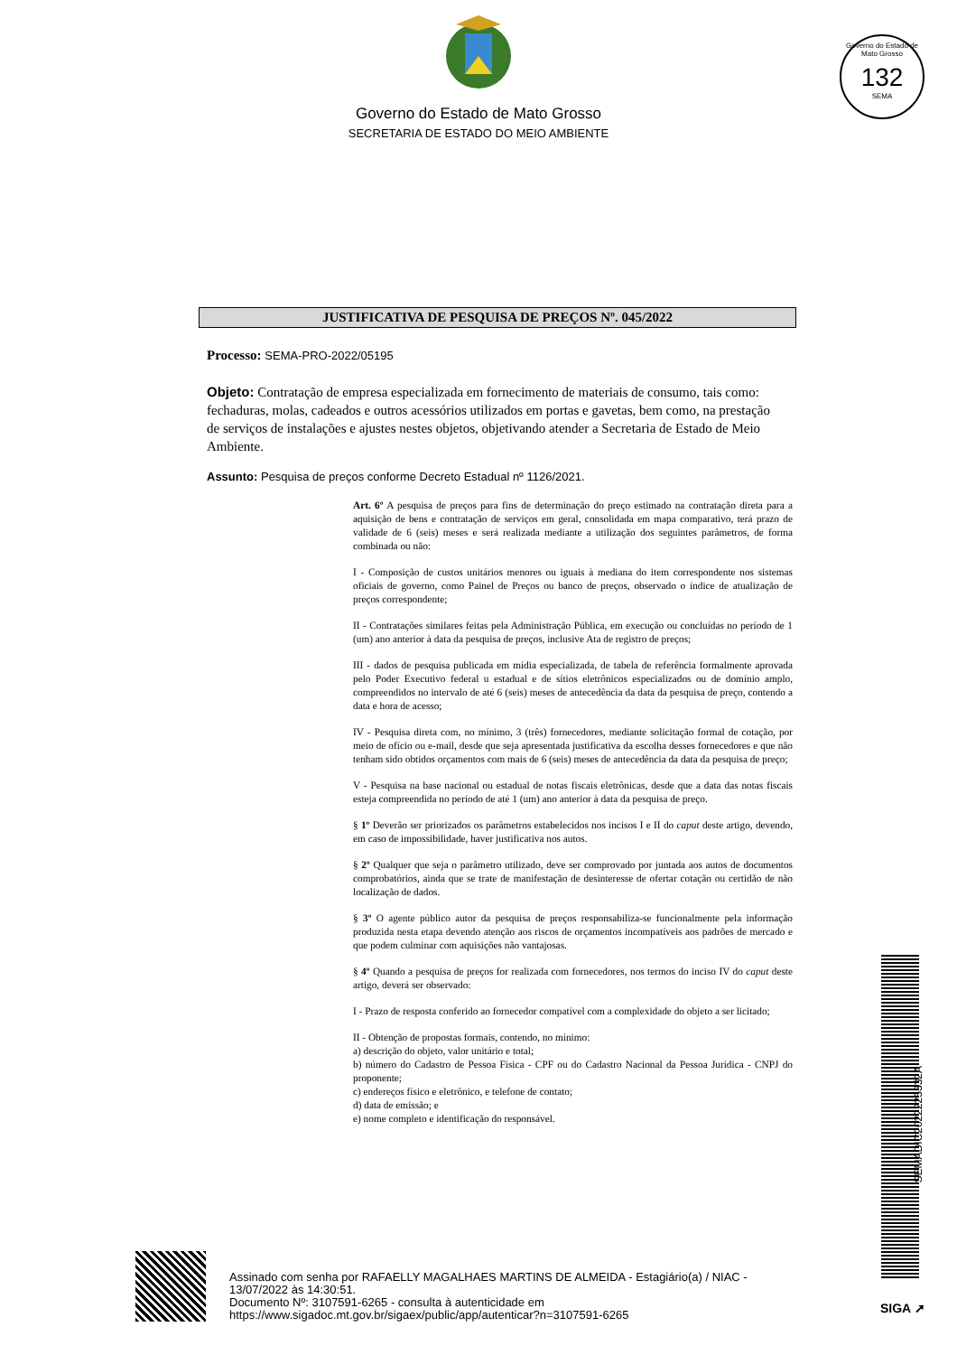Governo do Estado de Mato Grosso
SECRETARIA DE ESTADO DO MEIO AMBIENTE
Governo do Estado de Mato Grosso
132
SEMA
JUSTIFICATIVA DE PESQUISA DE PREÇOS Nº. 045/2022
Processo: SEMA-PRO-2022/05195
Objeto: Contratação de empresa especializada em fornecimento de materiais de consumo, tais como: fechaduras, molas, cadeados e outros acessórios utilizados em portas e gavetas, bem como, na prestação de serviços de instalações e ajustes nestes objetos, objetivando atender a Secretaria de Estado de Meio Ambiente.
Assunto: Pesquisa de preços conforme Decreto Estadual nº 1126/2021.
Art. 6º A pesquisa de preços para fins de determinação do preço estimado na contratação direta para a aquisição de bens e contratação de serviços em geral, consolidada em mapa comparativo, terá prazo de validade de 6 (seis) meses e será realizada mediante a utilização dos seguintes parâmetros, de forma combinada ou não:
I - Composição de custos unitários menores ou iguais à mediana do item correspondente nos sistemas oficiais de governo, como Painel de Preços ou banco de preços, observado o índice de atualização de preços correspondente;
II - Contratações similares feitas pela Administração Pública, em execução ou concluídas no período de 1 (um) ano anterior à data da pesquisa de preços, inclusive Ata de registro de preços;
III - dados de pesquisa publicada em mídia especializada, de tabela de referência formalmente aprovada pelo Poder Executivo federal u estadual e de sítios eletrônicos especializados ou de domínio amplo, compreendidos no intervalo de até 6 (seis) meses de antecedência da data da pesquisa de preço, contendo a data e hora de acesso;
IV - Pesquisa direta com, no mínimo, 3 (três) fornecedores, mediante solicitação formal de cotação, por meio de ofício ou e-mail, desde que seja apresentada justificativa da escolha desses fornecedores e que não tenham sido obtidos orçamentos com mais de 6 (seis) meses de antecedência da data da pesquisa de preço;
V - Pesquisa na base nacional ou estadual de notas fiscais eletrônicas, desde que a data das notas fiscais esteja compreendida no período de até 1 (um) ano anterior à data da pesquisa de preço.
§ 1º Deverão ser priorizados os parâmetros estabelecidos nos incisos I e II do caput deste artigo, devendo, em caso de impossibilidade, haver justificativa nos autos.
§ 2º Qualquer que seja o parâmetro utilizado, deve ser comprovado por juntada aos autos de documentos comprobatórios, ainda que se trate de manifestação de desinteresse de ofertar cotação ou certidão de não localização de dados.
§ 3º O agente público autor da pesquisa de preços responsabiliza-se funcionalmente pela informação produzida nesta etapa devendo atenção aos riscos de orçamentos incompatíveis aos padrões de mercado e que podem culminar com aquisições não vantajosas.
§ 4º Quando a pesquisa de preços for realizada com fornecedores, nos termos do inciso IV do caput deste artigo, deverá ser observado:
I - Prazo de resposta conferido ao fornecedor compatível com a complexidade do objeto a ser licitado;
II - Obtenção de propostas formais, contendo, no mínimo:
a) descrição do objeto, valor unitário e total;
b) número do Cadastro de Pessoa Física - CPF ou do Cadastro Nacional da Pessoa Jurídica - CNPJ do proponente;
c) endereços físico e eletrônico, e telefone de contato;
d) data de emissão; e
e) nome completo e identificação do responsável.
SEMADIC2022225332A
Assinado com senha por RAFAELLY MAGALHAES MARTINS DE ALMEIDA - Estagiário(a) / NIAC -
13/07/2022 às 14:30:51.
Documento Nº: 3107591-6265 - consulta à autenticidade em
https://www.sigadoc.mt.gov.br/sigaex/public/app/autenticar?n=3107591-6265
SIGA ➚